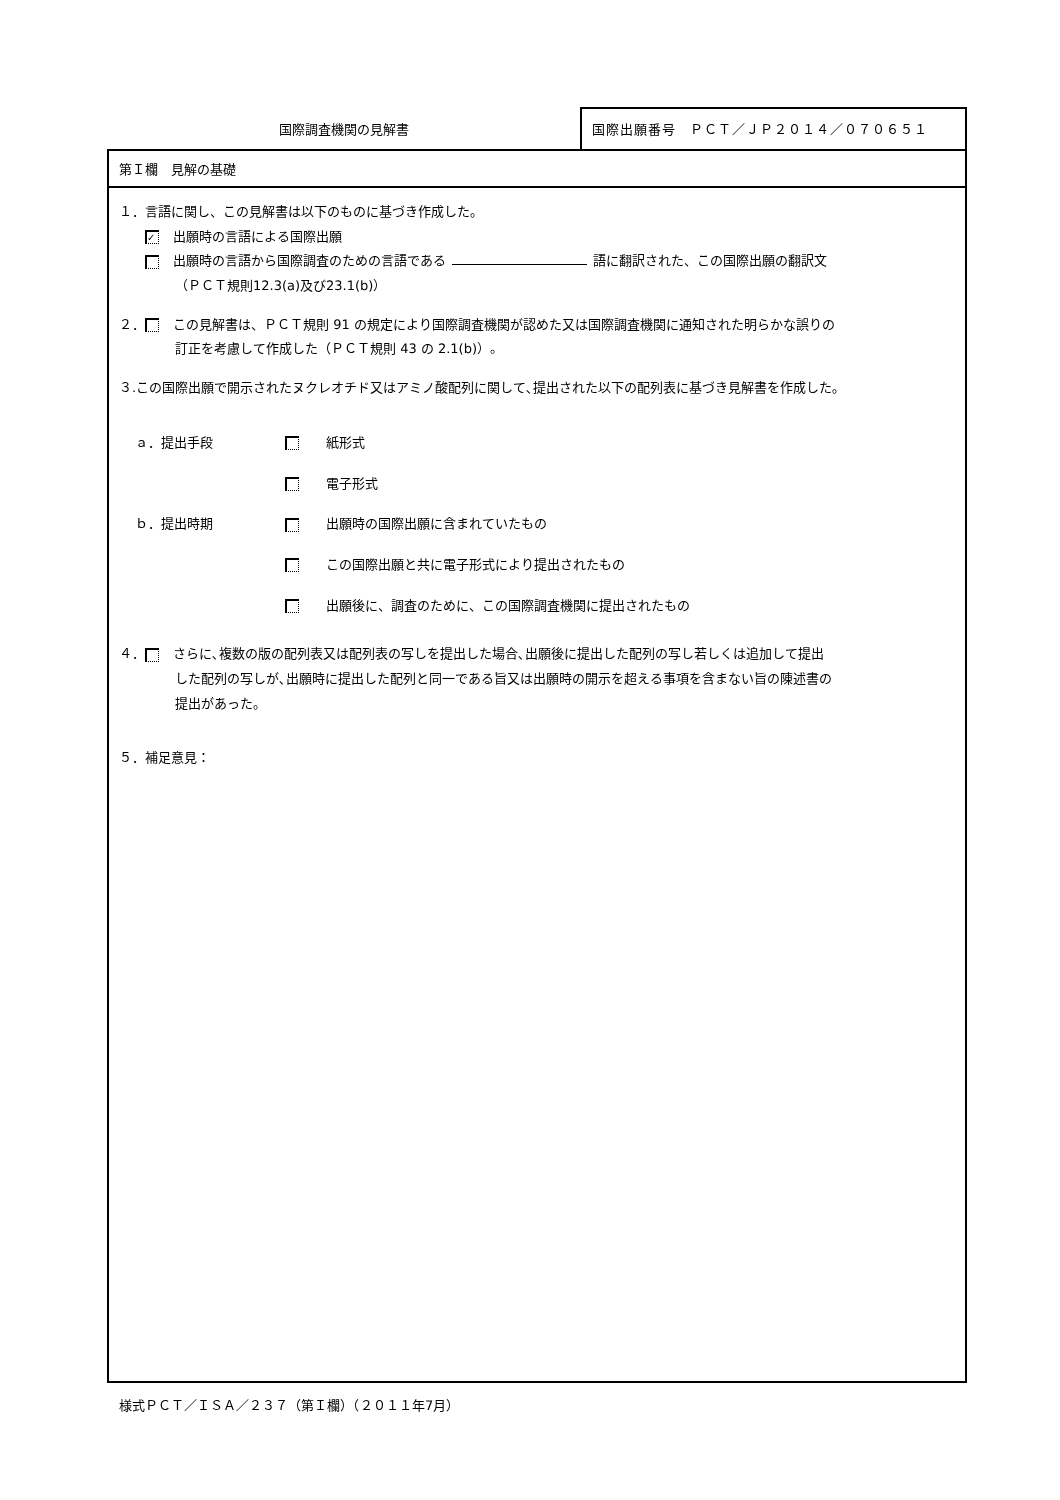国際調査機関の見解書
国際出願番号　ＰＣＴ／ＪＰ２０１４／０７０６５１
第Ｉ欄　見解の基礎
１．言語に関し、この見解書は以下のものに基づき作成した。
✓ 出願時の言語による国際出願
出願時の言語から国際調査のための言語である 語に翻訳された、この国際出願の翻訳文
（ＰＣＴ規則12.3(a)及び23.1(b)）
２． この見解書は、ＰＣＴ規則 91 の規定により国際調査機関が認めた又は国際調査機関に通知された明らかな誤りの
訂正を考慮して作成した（ＰＣＴ規則 43 の 2.1(b)）。
３.この国際出願で開示されたヌクレオチド又はアミノ酸配列に関して､提出された以下の配列表に基づき見解書を作成した｡
ａ．提出手段 　紙形式
　電子形式
ｂ．提出時期 　出願時の国際出願に含まれていたもの
　この国際出願と共に電子形式により提出されたもの
　出願後に、調査のために、この国際調査機関に提出されたもの
４． さらに､複数の版の配列表又は配列表の写しを提出した場合､出願後に提出した配列の写し若しくは追加して提出
した配列の写しが､出願時に提出した配列と同一である旨又は出願時の開示を超える事項を含まない旨の陳述書の
提出があった。
５．補足意見：
様式ＰＣＴ／ＩＳＡ／２３７（第Ｉ欄）（２０１１年7月）